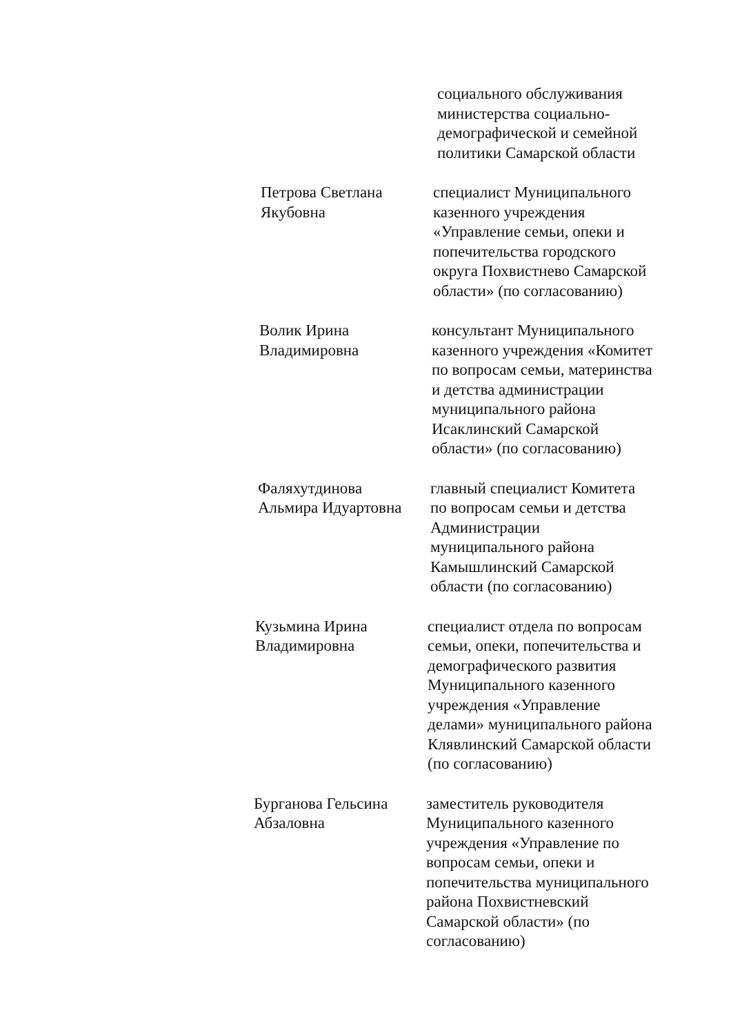социального обслуживания
министерства социально-
демографической и семейной
политики Самарской области
Петрова Светлана
Якубовна
специалист Муниципального
казенного учреждения
«Управление семьи, опеки и
попечительства городского
округа Похвистнево Самарской
области» (по согласованию)
Волик Ирина
Владимировна
консультант Муниципального
казенного учреждения «Комитет
по вопросам семьи, материнства
и детства администрации
муниципального района
Исаклинский Самарской
области» (по согласованию)
Фаляхутдинова
Альмира Идуартовна
главный специалист Комитета
по вопросам семьи и детства
Администрации
муниципального района
Камышлинский Самарской
области (по согласованию)
Кузьмина Ирина
Владимировна
специалист отдела по вопросам
семьи, опеки, попечительства и
демографического развития
Муниципального казенного
учреждения «Управление
делами» муниципального района
Клявлинский Самарской области
(по согласованию)
Бурганова Гельсина
Абзаловна
заместитель руководителя
Муниципального казенного
учреждения «Управление по
вопросам семьи, опеки и
попечительства муниципального
района Похвистневский
Самарской области» (по
согласованию)